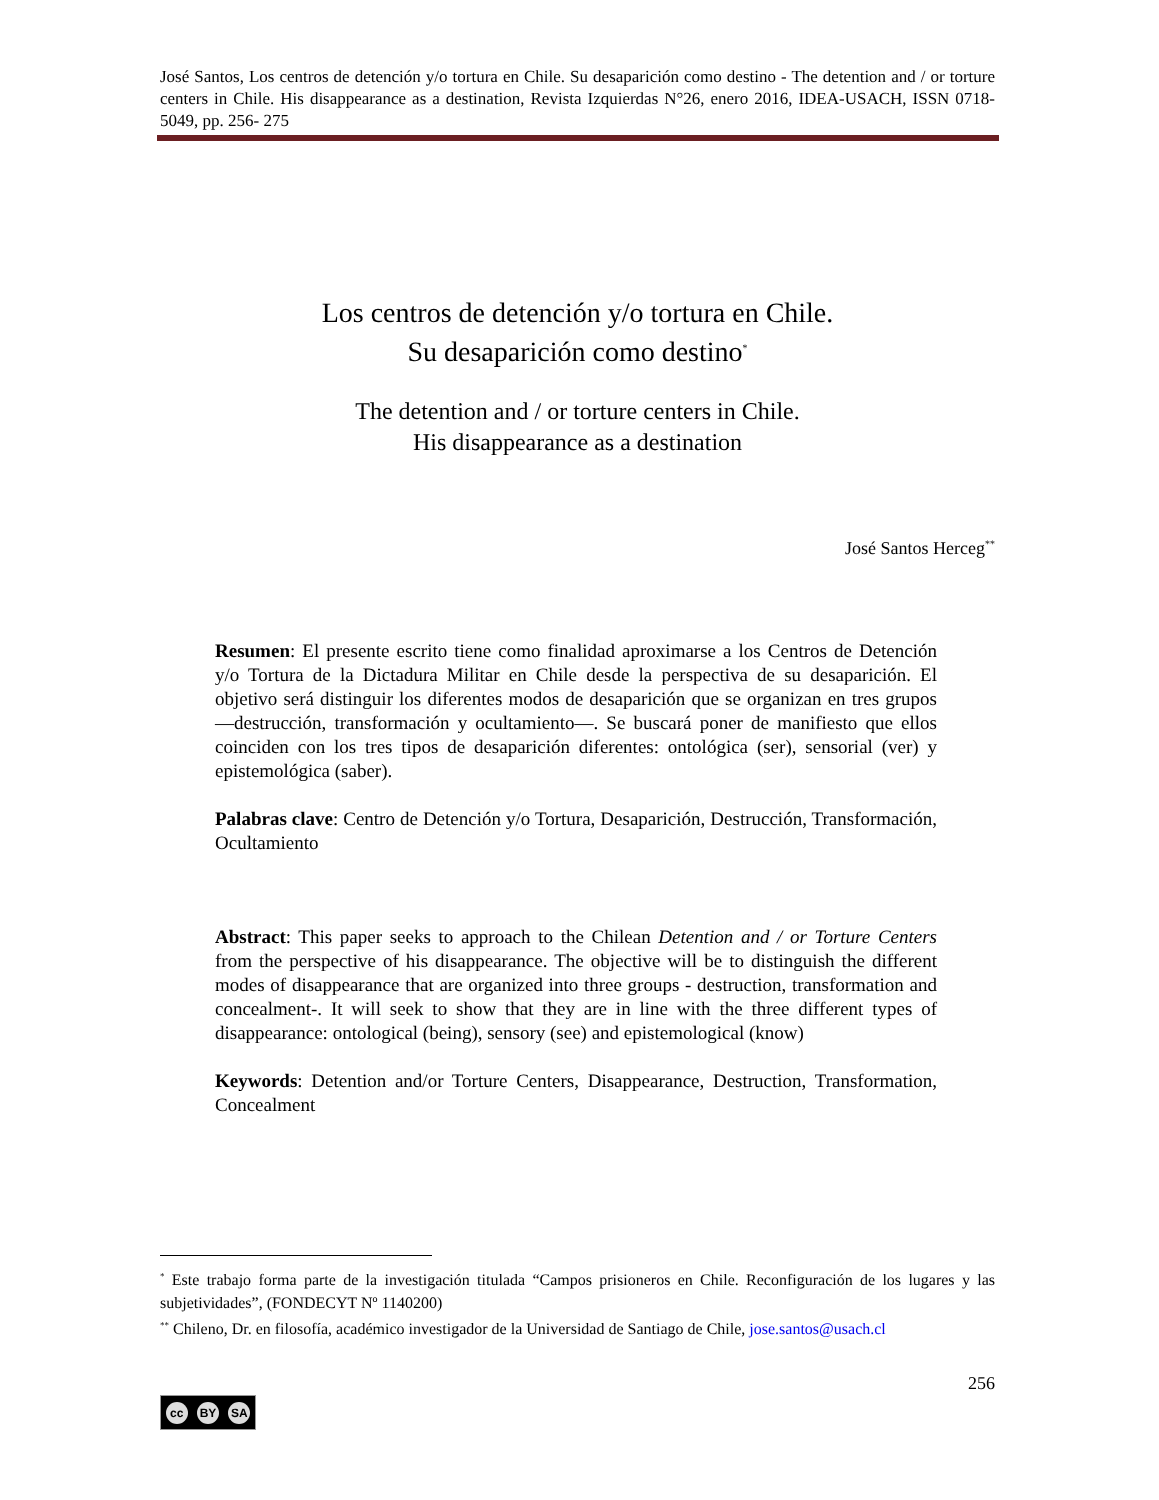José Santos, Los centros de detención y/o tortura en Chile. Su desaparición como destino - The detention and / or torture centers in Chile. His disappearance as a destination, Revista Izquierdas N°26, enero 2016, IDEA-USACH, ISSN 0718-5049, pp. 256- 275
Los centros de detención y/o tortura en Chile.
Su desaparición como destino<sup>*</sup>
The detention and / or torture centers in Chile.
His disappearance as a destination
José Santos Herceg<sup>**</sup>
Resumen: El presente escrito tiene como finalidad aproximarse a los Centros de Detención y/o Tortura de la Dictadura Militar en Chile desde la perspectiva de su desaparición. El objetivo será distinguir los diferentes modos de desaparición que se organizan en tres grupos —destrucción, transformación y ocultamiento—. Se buscará poner de manifiesto que ellos coinciden con los tres tipos de desaparición diferentes: ontológica (ser), sensorial (ver) y epistemológica (saber).
Palabras clave: Centro de Detención y/o Tortura, Desaparición, Destrucción, Transformación, Ocultamiento
Abstract: This paper seeks to approach to the Chilean Detention and / or Torture Centers from the perspective of his disappearance. The objective will be to distinguish the different modes of disappearance that are organized into three groups - destruction, transformation and concealment-. It will seek to show that they are in line with the three different types of disappearance: ontological (being), sensory (see) and epistemological (know)
Keywords: Detention and/or Torture Centers, Disappearance, Destruction, Transformation, Concealment
<sup>*</sup> Este trabajo forma parte de la investigación titulada “Campos prisioneros en Chile. Reconfiguración de los lugares y las subjetividades”, (FONDECYT Nº 1140200)
<sup>**</sup> Chileno, Dr. en filosofía, académico investigador de la Universidad de Santiago de Chile, jose.santos@usach.cl
256
cc BY SA